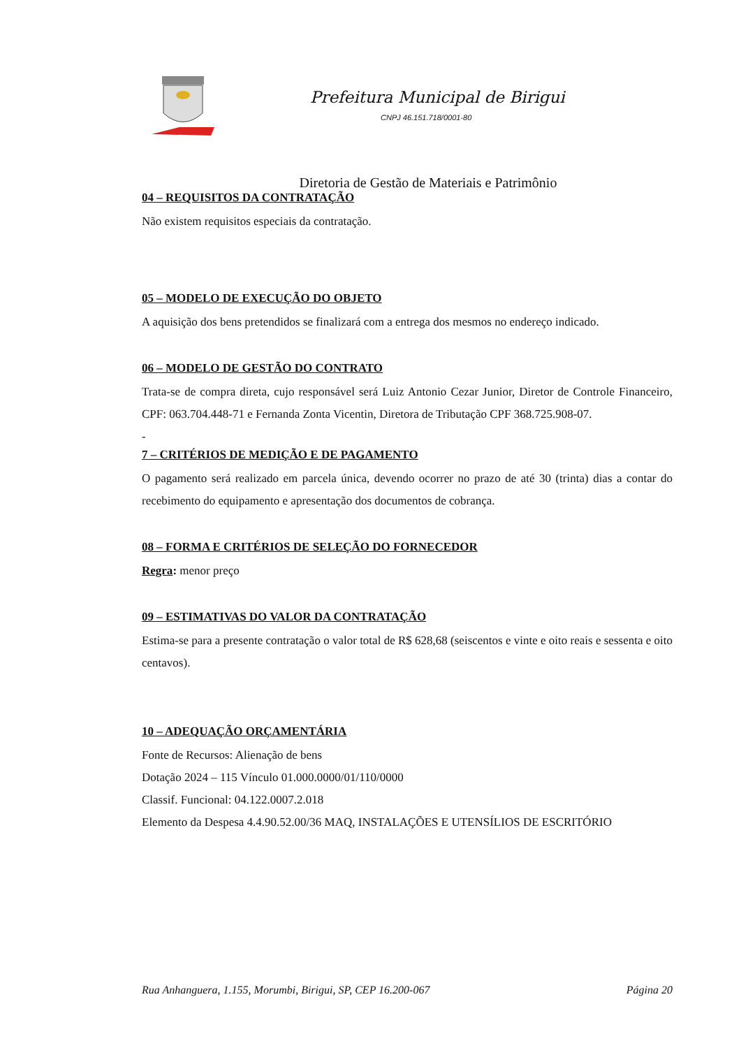Prefeitura Municipal de Birigui
CNPJ 46.151.718/0001-80
Diretoria de Gestão de Materiais e Patrimônio
04 – REQUISITOS DA CONTRATAÇÃO
Não existem requisitos especiais da contratação.
05 – MODELO DE EXECUÇÃO DO OBJETO
A aquisição dos bens pretendidos se finalizará com a entrega dos mesmos no endereço indicado.
06 – MODELO DE GESTÃO DO CONTRATO
Trata-se de compra direta, cujo responsável será Luiz Antonio Cezar Junior, Diretor de Controle Financeiro, CPF: 063.704.448-71 e Fernanda Zonta Vicentin, Diretora de Tributação CPF 368.725.908-07.
-
7 – CRITÉRIOS DE MEDIÇÃO E DE PAGAMENTO
O pagamento será realizado em parcela única, devendo ocorrer no prazo de até 30 (trinta) dias a contar do recebimento do equipamento e apresentação dos documentos de cobrança.
08 – FORMA E CRITÉRIOS DE SELEÇÃO DO FORNECEDOR
Regra: menor preço
09 – ESTIMATIVAS DO VALOR DA CONTRATAÇÃO
Estima-se para a presente contratação o valor total de R$ 628,68 (seiscentos e vinte e oito reais e sessenta e oito centavos).
10 – ADEQUAÇÃO ORÇAMENTÁRIA
Fonte de Recursos: Alienação de bens
Dotação 2024 – 115 Vínculo 01.000.0000/01/110/0000
Classif. Funcional: 04.122.0007.2.018
Elemento da Despesa 4.4.90.52.00/36 MAQ, INSTALAÇÕES E UTENSÍLIOS DE ESCRITÓRIO
Rua Anhanguera, 1.155, Morumbi, Birigui, SP, CEP 16.200-067 Página 20